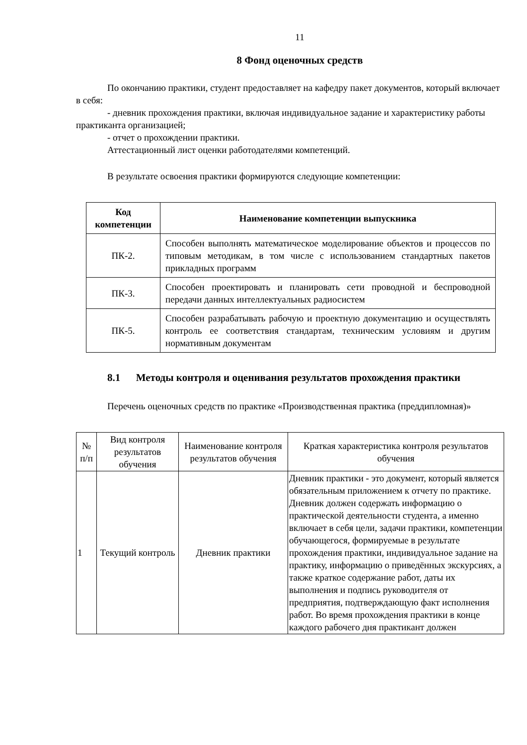11
8 Фонд оценочных средств
По окончанию практики, студент предоставляет на кафедру пакет документов, который включает в себя:
- дневник прохождения практики, включая индивидуальное задание и характеристику работы практиканта организацией;
- отчет о прохождении практики.
Аттестационный лист оценки работодателями компетенций.
В результате освоения практики формируются следующие компетенции:
| Код компетенции | Наименование компетенции выпускника |
| --- | --- |
| ПК-2. | Способен выполнять математическое моделирование объектов и процессов по типовым методикам, в том числе с использованием стандартных пакетов прикладных программ |
| ПК-3. | Способен проектировать и планировать сети проводной и беспроводной передачи данных интеллектуальных радиосистем |
| ПК-5. | Способен разрабатывать рабочую и проектную документацию и осуществлять контроль ее соответствия стандартам, техническим условиям и другим нормативным документам |
8.1 Методы контроля и оценивания результатов прохождения практики
Перечень оценочных средств по практике «Производственная практика (преддипломная)»
| № п/п | Вид контроля результатов обучения | Наименование контроля результатов обучения | Краткая характеристика контроля результатов обучения |
| --- | --- | --- | --- |
| 1 | Текущий контроль | Дневник практики | Дневник практики - это документ, который является обязательным приложением к отчету по практике. Дневник должен содержать информацию о практической деятельности студента, а именно включает в себя цели, задачи практики, компетенции обучающегося, формируемые в результате прохождения практики, индивидуальное задание на практику, информацию о приведённых экскурсиях, а также краткое содержание работ, даты их выполнения и подпись руководителя от предприятия, подтверждающую факт исполнения работ. Во время прохождения практики в конце каждого рабочего дня практикант должен |